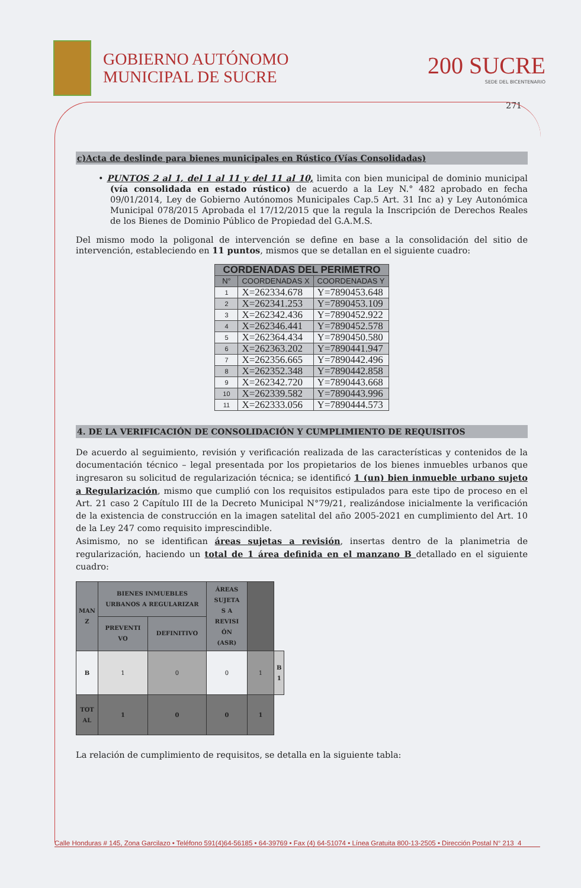GOBIERNO AUTÓNOMO
MUNICIPAL DE SUCRE
200 SUCRE
SEDE DEL BICENTENARIO
271
c)Acta de deslinde para bienes municipales en Rústico (Vías Consolidadas)
• PUNTOS 2 al 1, del 1 al 11 y del 11 al 10, limita con bien municipal de dominio municipal (vía consolidada en estado rústico) de acuerdo a la Ley N.° 482 aprobado en fecha 09/01/2014, Ley de Gobierno Autónomos Municipales Cap.5 Art. 31 Inc a) y Ley Autonómica Municipal 078/2015 Aprobada el 17/12/2015 que la regula la Inscripción de Derechos Reales de los Bienes de Dominio Público de Propiedad del G.A.M.S.
Del mismo modo la poligonal de intervención se define en base a la consolidación del sitio de intervención, estableciendo en 11 puntos, mismos que se detallan en el siguiente cuadro:
| CORDENADAS DEL PERIMETRO | | |
| --- | --- | --- |
| N° | COORDENADAS X | COORDENADAS Y |
| 1 | X=262334.678 | Y=7890453.648 |
| 2 | X=262341.253 | Y=7890453.109 |
| 3 | X=262342.436 | Y=7890452.922 |
| 4 | X=262346.441 | Y=7890452.578 |
| 5 | X=262364.434 | Y=7890450.580 |
| 6 | X=262363.202 | Y=7890441.947 |
| 7 | X=262356.665 | Y=7890442.496 |
| 8 | X=262352.348 | Y=7890442.858 |
| 9 | X=262342.720 | Y=7890443.668 |
| 10 | X=262339.582 | Y=7890443.996 |
| 11 | X=262333.056 | Y=7890444.573 |
4. DE LA VERIFICACIÓN DE CONSOLIDACIÓN Y CUMPLIMIENTO DE REQUISITOS
De acuerdo al seguimiento, revisión y verificación realizada de las características y contenidos de la documentación técnico – legal presentada por los propietarios de los bienes inmuebles urbanos que ingresaron su solicitud de regularización técnica; se identificó 1 (un) bien inmueble urbano sujeto a Regularización, mismo que cumplió con los requisitos estipulados para este tipo de proceso en el Art. 21 caso 2 Capítulo III de la Decreto Municipal N°79/21, realizándose inicialmente la verificación de la existencia de construcción en la imagen satelital del año 2005-2021 en cumplimiento del Art. 10 de la Ley 247 como requisito imprescindible.
Asimismo, no se identifican áreas sujetas a revisión, insertas dentro de la planimetria de regularización, haciendo un total de 1 área definida en el manzano B detallado en el siguiente cuadro:
| MAN Z | BIENES INMUEBLES URBANOS A REGULARIZAR | | ÁREAS SUJETA S A REVISI ÓN (ASR) | | |
| --- | --- | --- | --- | --- | --- |
| | PREVENTI VO | DEFINITIVO | | | |
| B | 1 | 0 | 0 | 1 | B 1 |
| TOT AL | 1 | 0 | 0 | 1 | |
La relación de cumplimiento de requisitos, se detalla en la siguiente tabla:
Calle Honduras # 145, Zona Garcilazo • Teléfono 591(4)64-56185 • 64-39769 • Fax (4) 64-51074 • Línea Gratuita 800-13-2505 • Dirección Postal N° 213 4